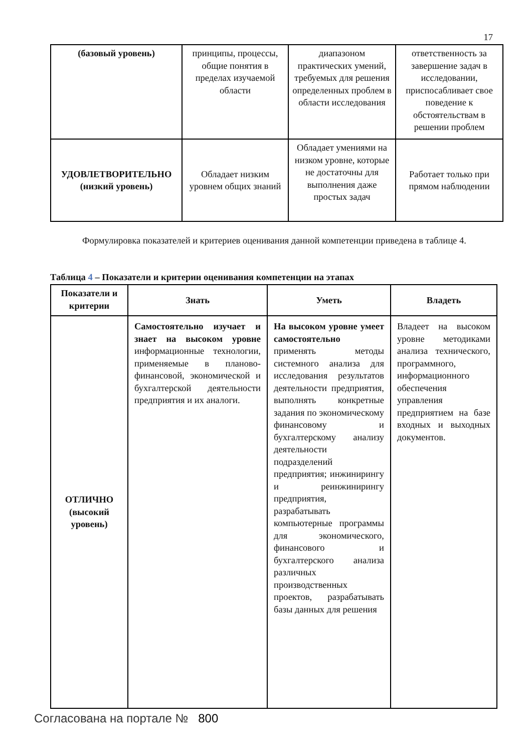17
| (базовый уровень) | принципы, процессы, общие понятия в пределах изучаемой области | диапазоном практических умений, требуемых для решения определенных проблем в области исследования | ответственность за завершение задач в исследовании, приспосабливает свое поведение к обстоятельствам в решении проблем |
| УДОВЛЕТВОРИТЕЛЬНО (низкий уровень) | Обладает низким уровнем общих знаний | Обладает умениями на низком уровне, которые не достаточны для выполнения даже простых задач | Работает только при прямом наблюдении |
Формулировка показателей и критериев оценивания данной компетенции приведена в таблице 4.
Таблица 4 – Показатели и критерии оценивания компетенции на этапах
| Показатели и критерии | Знать | Уметь | Владеть |
| --- | --- | --- | --- |
| ОТЛИЧНО (высокий уровень) | Самостоятельно изучает и знает на высоком уровне информационные технологии, применяемые в планово-финансовой, экономической и бухгалтерской деятельности предприятия и их аналоги. | На высоком уровне умеет самостоятельно применять методы системного анализа для исследования результатов деятельности предприятия, выполнять конкретные задания по экономическому финансовому и бухгалтерскому анализу деятельности подразделений предприятия; инжинирингу и реинжинирингу предприятия, разрабатывать компьютерные программы для экономического, финансового и бухгалтерского анализа различных производственных проектов, разрабатывать базы данных для решения | Владеет на высоком уровне методиками анализа технического, программного, информационного обеспечения управления предприятием на базе входных и выходных документов. |
Согласована на портале № 800